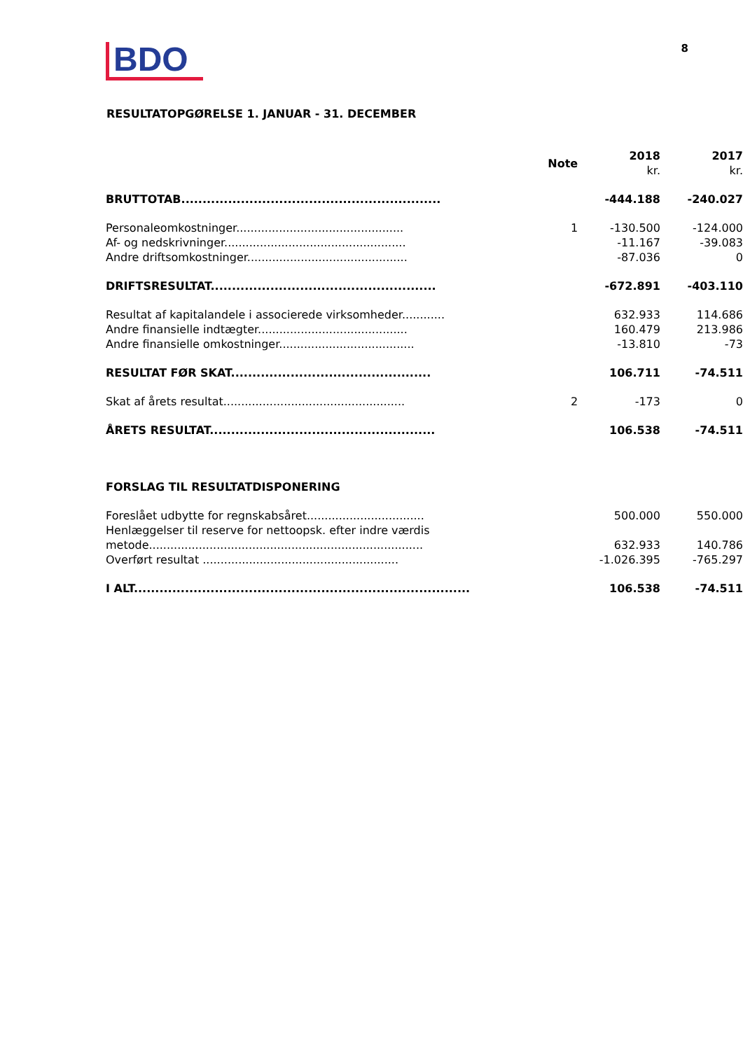BDO
8
RESULTATOPGØRELSE 1. JANUAR - 31. DECEMBER
| | Note | 2018 kr. | 2017 kr. |
| --- | --- | --- | --- |
| BRUTTOTAB............................................................. | | -444.188 | -240.027 |
| Personaleomkostninger............................................... | 1 | -130.500 | -124.000 |
| Af- og nedskrivninger................................................... | | -11.167 | -39.083 |
| Andre driftsomkostninger............................................. | | -87.036 | 0 |
| DRIFTSRESULTAT..................................................... | | -672.891 | -403.110 |
| Resultat af kapitalandele i associerede virksomheder............ | | 632.933 | 114.686 |
| Andre finansielle indtægter.......................................... | | 160.479 | 213.986 |
| Andre finansielle omkostninger...................................... | | -13.810 | -73 |
| RESULTAT FØR SKAT............................................... | | 106.711 | -74.511 |
| Skat af årets resultat................................................... | 2 | -173 | 0 |
| ÅRETS RESULTAT..................................................... | | 106.538 | -74.511 |
| FORSLAG TIL RESULTATDISPONERING | | | |
| Foreslået udbytte for regnskabsåret................................. | | 500.000 | 550.000 |
| Henlæggelser til reserve for nettoopsk. efter indre værdis | | | |
| metode............................................................................. | | 632.933 | 140.786 |
| Overført resultat ....................................................... | | -1.026.395 | -765.297 |
| I ALT............................................................................... | | 106.538 | -74.511 |